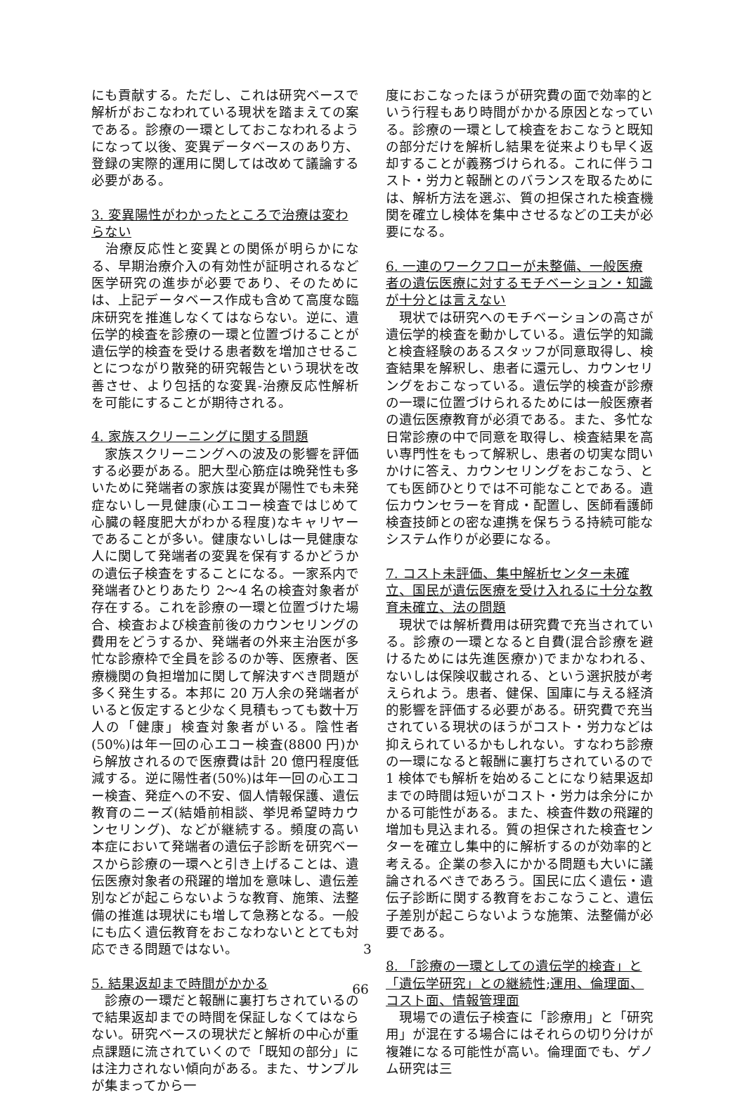にも貢献する。ただし、これは研究ベースで解析がおこなわれている現状を踏まえての案である。診療の一環としておこなわれるようになって以後、変異データベースのあり方、登録の実際的運用に関しては改めて議論する必要がある。
3. 変異陽性がわかったところで治療は変わらない
　治療反応性と変異との関係が明らかになる、早期治療介入の有効性が証明されるなど医学研究の進歩が必要であり、そのためには、上記データベース作成も含めて高度な臨床研究を推進しなくてはならない。逆に、遺伝学的検査を診療の一環と位置づけることが遺伝学的検査を受ける患者数を増加させることにつながり散発的研究報告という現状を改善させ、より包括的な変異-治療反応性解析を可能にすることが期待される。
4. 家族スクリーニングに関する問題
　家族スクリーニングへの波及の影響を評価する必要がある。肥大型心筋症は晩発性も多いために発端者の家族は変異が陽性でも未発症ないし一見健康(心エコー検査ではじめて心臓の軽度肥大がわかる程度)なキャリヤーであることが多い。健康ないしは一見健康な人に関して発端者の変異を保有するかどうかの遺伝子検査をすることになる。一家系内で発端者ひとりあたり 2〜4 名の検査対象者が存在する。これを診療の一環と位置づけた場合、検査および検査前後のカウンセリングの費用をどうするか、発端者の外来主治医が多忙な診療枠で全員を診るのか等、医療者、医療機関の負担増加に関して解決すべき問題が多く発生する。本邦に 20 万人余の発端者がいると仮定すると少なく見積もっても数十万人の「健康」検査対象者がいる。陰性者(50%)は年一回の心エコー検査(8800 円)から解放されるので医療費は計 20 億円程度低減する。逆に陽性者(50%)は年一回の心エコー検査、発症への不安、個人情報保護、遺伝教育のニーズ(結婚前相談、挙児希望時カウンセリング)、などが継続する。頻度の高い本症において発端者の遺伝子診断を研究ベースから診療の一環へと引き上げることは、遺伝医療対象者の飛躍的増加を意味し、遺伝差別などが起こらないような教育、施策、法整備の推進は現状にも増して急務となる。一般にも広く遺伝教育をおこなわないととても対応できる問題ではない。
5. 結果返却まで時間がかかる
　診療の一環だと報酬に裏打ちされているので結果返却までの時間を保証しなくてはならない。研究ベースの現状だと解析の中心が重点課題に流されていくので「既知の部分」には注力されない傾向がある。また、サンプルが集まってから一
度におこなったほうが研究費の面で効率的という行程もあり時間がかかる原因となっている。診療の一環として検査をおこなうと既知の部分だけを解析し結果を従来よりも早く返却することが義務づけられる。これに伴うコスト・労力と報酬とのバランスを取るためには、解析方法を選ぶ、質の担保された検査機関を確立し検体を集中させるなどの工夫が必要になる。
6. 一連のワークフローが未整備、一般医療者の遺伝医療に対するモチベーション・知識が十分とは言えない
　現状では研究へのモチベーションの高さが遺伝学的検査を動かしている。遺伝学的知識と検査経験のあるスタッフが同意取得し、検査結果を解釈し、患者に還元し、カウンセリングをおこなっている。遺伝学的検査が診療の一環に位置づけられるためには一般医療者の遺伝医療教育が必須である。また、多忙な日常診療の中で同意を取得し、検査結果を高い専門性をもって解釈し、患者の切実な問いかけに答え、カウンセリングをおこなう、とても医師ひとりでは不可能なことである。遺伝カウンセラーを育成・配置し、医師看護師検査技師との密な連携を保ちうる持続可能なシステム作りが必要になる。
7. コスト未評価、集中解析センター未確立、国民が遺伝医療を受け入れるに十分な教育未確立、法の問題
　現状では解析費用は研究費で充当されている。診療の一環となると自費(混合診療を避けるためには先進医療か)でまかなわれる、ないしは保険収載される、という選択肢が考えられよう。患者、健保、国庫に与える経済的影響を評価する必要がある。研究費で充当されている現状のほうがコスト・労力などは抑えられているかもしれない。すなわち診療の一環になると報酬に裏打ちされているので 1 検体でも解析を始めることになり結果返却までの時間は短いがコスト・労力は余分にかかる可能性がある。また、検査件数の飛躍的増加も見込まれる。質の担保された検査センターを確立し集中的に解析するのが効率的と考える。企業の参入にかかる問題も大いに議論されるべきであろう。国民に広く遺伝・遺伝子診断に関する教育をおこなうこと、遺伝子差別が起こらないような施策、法整備が必要である。
8. 「診療の一環としての遺伝学的検査」と「遺伝学研究」との継続性;運用、倫理面、コスト面、情報管理面
　現場での遺伝子検査に「診療用」と「研究用」が混在する場合にはそれらの切り分けが複雑になる可能性が高い。倫理面でも、ゲノム研究は三
3
66